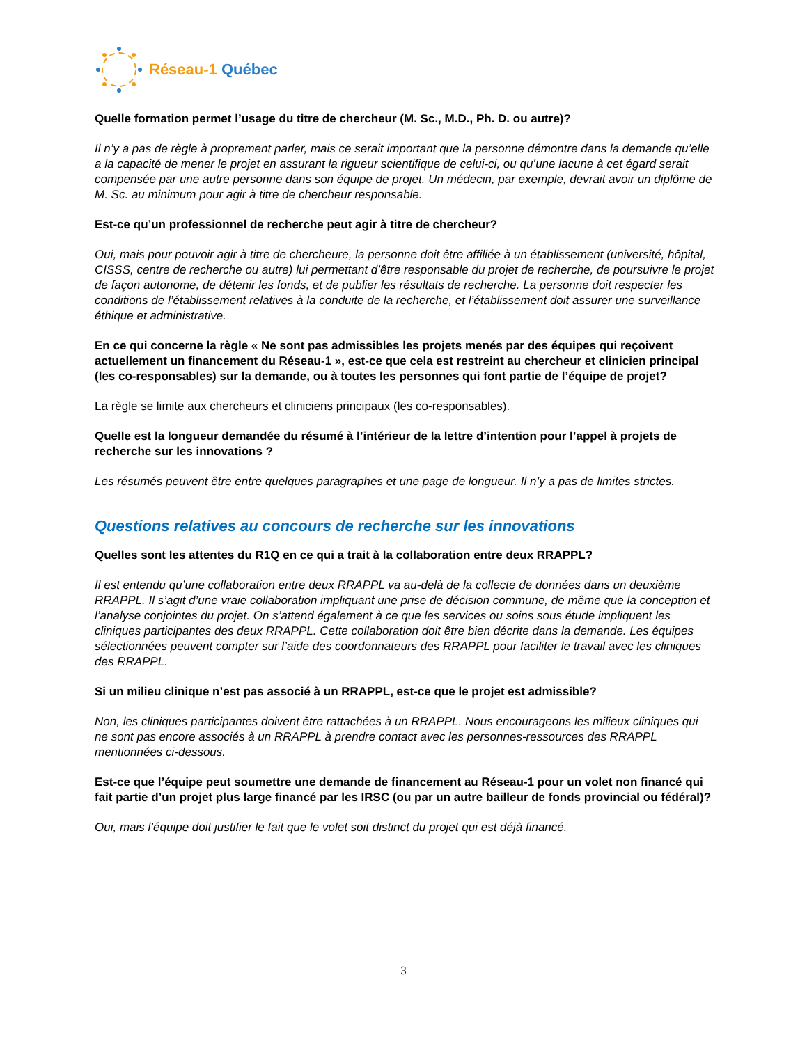Réseau-1 Québec
Quelle formation permet l’usage du titre de chercheur (M. Sc., M.D., Ph. D. ou autre)?
Il n’y a pas de règle à proprement parler, mais ce serait important que la personne démontre dans la demande qu’elle a la capacité de mener le projet en assurant la rigueur scientifique de celui-ci, ou qu’une lacune à cet égard serait compensée par une autre personne dans son équipe de projet. Un médecin, par exemple, devrait avoir un diplôme de M. Sc. au minimum pour agir à titre de chercheur responsable.
Est-ce qu’un professionnel de recherche peut agir à titre de chercheur?
Oui, mais pour pouvoir agir à titre de chercheure, la personne doit être affiliée à un établissement (université, hôpital, CISSS, centre de recherche ou autre) lui permettant d’être responsable du projet de recherche, de poursuivre le projet de façon autonome, de détenir les fonds, et de publier les résultats de recherche. La personne doit respecter les conditions de l’établissement relatives à la conduite de la recherche, et l’établissement doit assurer une surveillance éthique et administrative.
En ce qui concerne la règle « Ne sont pas admissibles les projets menés par des équipes qui reçoivent actuellement un financement du Réseau-1 », est-ce que cela est restreint au chercheur et clinicien principal (les co-responsables) sur la demande, ou à toutes les personnes qui font partie de l’équipe de projet?
La règle se limite aux chercheurs et cliniciens principaux (les co-responsables).
Quelle est la longueur demandée du résumé à l’intérieur de la lettre d’intention pour l’appel à projets de recherche sur les innovations ?
Les résumés peuvent être entre quelques paragraphes et une page de longueur. Il n’y a pas de limites strictes.
Questions relatives au concours de recherche sur les innovations
Quelles sont les attentes du R1Q en ce qui a trait à la collaboration entre deux RRAPPL?
Il est entendu qu’une collaboration entre deux RRAPPL va au-delà de la collecte de données dans un deuxième RRAPPL. Il s’agit d’une vraie collaboration impliquant une prise de décision commune, de même que la conception et l’analyse conjointes du projet. On s’attend également à ce que les services ou soins sous étude impliquent les cliniques participantes des deux RRAPPL. Cette collaboration doit être bien décrite dans la demande. Les équipes sélectionnées peuvent compter sur l’aide des coordonnateurs des RRAPPL pour faciliter le travail avec les cliniques des RRAPPL.
Si un milieu clinique n’est pas associé à un RRAPPL, est-ce que le projet est admissible?
Non, les cliniques participantes doivent être rattachées à un RRAPPL. Nous encourageons les milieux cliniques qui ne sont pas encore associés à un RRAPPL à prendre contact avec les personnes-ressources des RRAPPL mentionnées ci-dessous.
Est-ce que l’équipe peut soumettre une demande de financement au Réseau-1 pour un volet non financé qui fait partie d’un projet plus large financé par les IRSC (ou par un autre bailleur de fonds provincial ou fédéral)?
Oui, mais l’équipe doit justifier le fait que le volet soit distinct du projet qui est déjà financé.
3